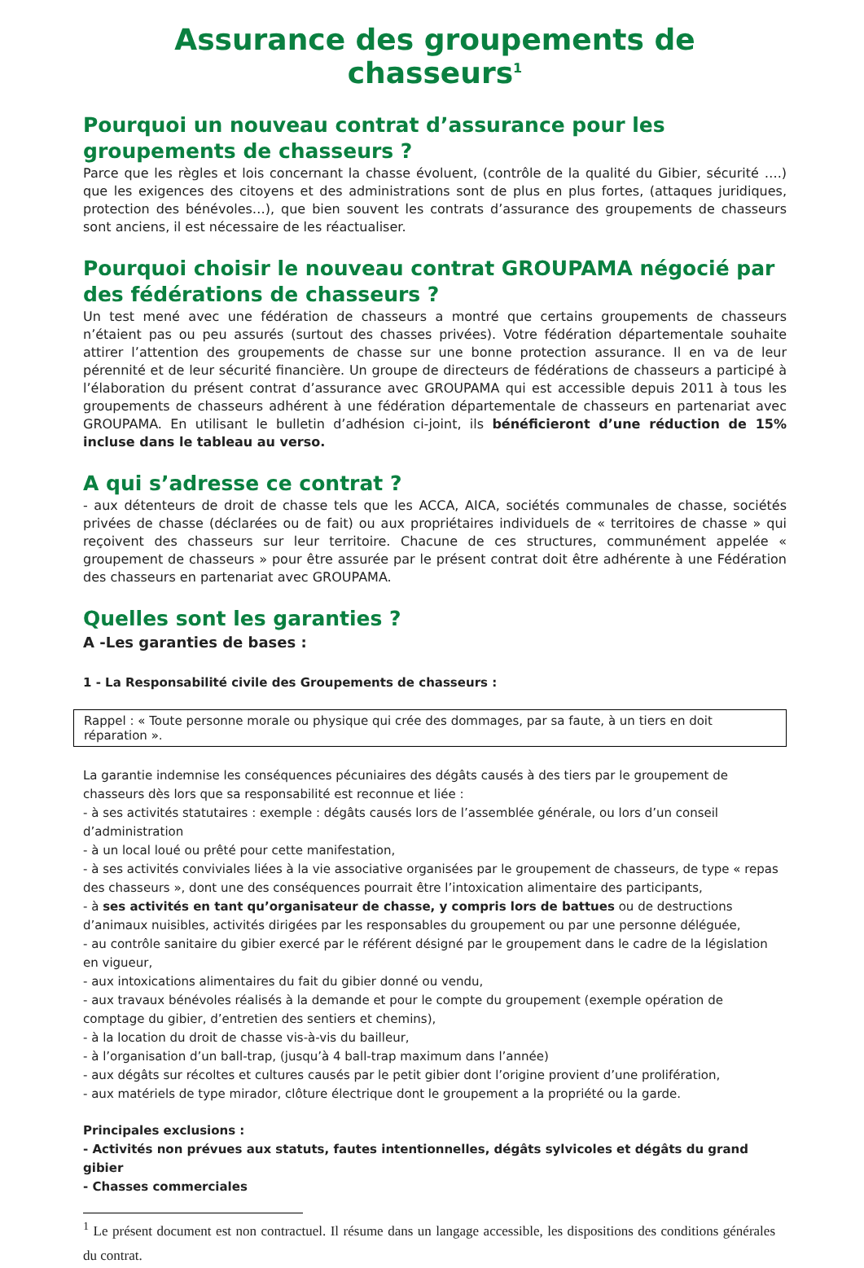Assurance des groupements de chasseurs<sup>1</sup>
Pourquoi un nouveau contrat d’assurance pour les groupements de chasseurs ?
Parce que les règles et lois concernant la chasse évoluent, (contrôle de la qualité du Gibier, sécurité ….) que les exigences des citoyens et des administrations sont de plus en plus fortes, (attaques juridiques, protection des bénévoles…), que bien souvent les contrats d’assurance des groupements de chasseurs sont anciens, il est nécessaire de les réactualiser.
Pourquoi choisir le nouveau contrat GROUPAMA négocié par des fédérations de chasseurs ?
Un test mené avec une fédération de chasseurs a montré que certains groupements de chasseurs n’étaient pas ou peu assurés (surtout des chasses privées). Votre fédération départementale souhaite attirer l’attention des groupements de chasse sur une bonne protection assurance. Il en va de leur pérennité et de leur sécurité financière. Un groupe de directeurs de fédérations de chasseurs a participé à l’élaboration du présent contrat d’assurance avec GROUPAMA qui est accessible depuis 2011 à tous les groupements de chasseurs adhérent à une fédération départementale de chasseurs en partenariat avec GROUPAMA. En utilisant le bulletin d’adhésion ci-joint, ils bénéficieront d’une réduction de 15% incluse dans le tableau au verso.
A qui s’adresse ce contrat ?
- aux détenteurs de droit de chasse tels que les ACCA, AICA, sociétés communales de chasse, sociétés privées de chasse (déclarées ou de fait) ou aux propriétaires individuels de « territoires de chasse » qui reçoivent des chasseurs sur leur territoire. Chacune de ces structures, communément appelée « groupement de chasseurs » pour être assurée par le présent contrat doit être adhérente à une Fédération des chasseurs en partenariat avec GROUPAMA.
Quelles sont les garanties ?
A -Les garanties de bases :
1 - La Responsabilité civile des Groupements de chasseurs :
Rappel : « Toute personne morale ou physique qui crée des dommages, par sa faute, à un tiers en doit réparation ».
La garantie indemnise les conséquences pécuniaires des dégâts causés à des tiers par le groupement de chasseurs dès lors que sa responsabilité est reconnue et liée :
- à ses activités statutaires : exemple : dégâts causés lors de l’assemblée générale, ou lors d’un conseil d’administration
- à un local loué ou prêté pour cette manifestation,
- à ses activités conviviales liées à la vie associative organisées par le groupement de chasseurs, de type « repas des chasseurs », dont une des conséquences pourrait être l’intoxication alimentaire des participants,
- à ses activités en tant qu’organisateur de chasse, y compris lors de battues ou de destructions d’animaux nuisibles, activités dirigées par les responsables du groupement ou par une personne déléguée,
- au contrôle sanitaire du gibier exercé par le référent désigné par le groupement dans le cadre de la législation en vigueur,
- aux intoxications alimentaires du fait du gibier donné ou vendu,
- aux travaux bénévoles réalisés à la demande et pour le compte du groupement (exemple opération de comptage du gibier, d’entretien des sentiers et chemins),
- à la location du droit de chasse vis-à-vis du bailleur,
- à l’organisation d’un ball-trap, (jusqu’à 4 ball-trap maximum dans l’année)
- aux dégâts sur récoltes et cultures causés par le petit gibier dont l’origine provient d’une prolifération,
- aux matériels de type mirador, clôture électrique dont le groupement a la propriété ou la garde.
Principales exclusions :
- Activités non prévues aux statuts, fautes intentionnelles, dégâts sylvicoles et dégâts du grand gibier
- Chasses commerciales
<sup>1</sup> Le présent document est non contractuel. Il résume dans un langage accessible, les dispositions des conditions générales du contrat.